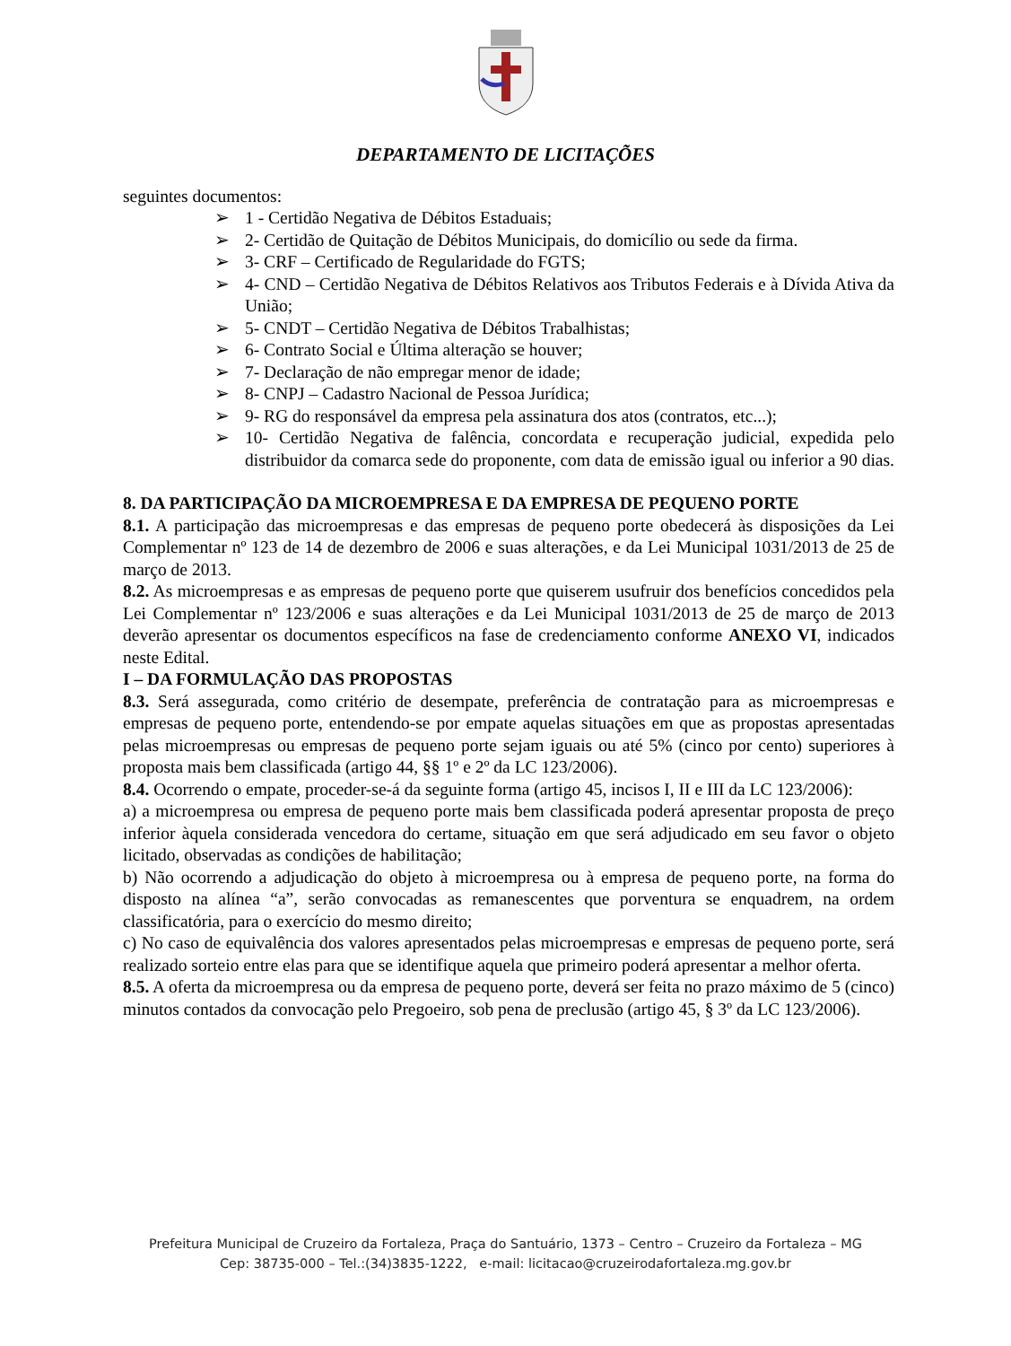DEPARTAMENTO DE LICITAÇÕES
seguintes documentos:
➢ 1 - Certidão Negativa de Débitos Estaduais;
➢ 2- Certidão de Quitação de Débitos Municipais, do domicílio ou sede da firma.
➢ 3- CRF – Certificado de Regularidade do FGTS;
➢ 4- CND – Certidão Negativa de Débitos Relativos aos Tributos Federais e à Dívida Ativa da União;
➢ 5- CNDT – Certidão Negativa de Débitos Trabalhistas;
➢ 6- Contrato Social e Última alteração se houver;
➢ 7- Declaração de não empregar menor de idade;
➢ 8- CNPJ – Cadastro Nacional de Pessoa Jurídica;
➢ 9- RG do responsável da empresa pela assinatura dos atos (contratos, etc...);
➢ 10- Certidão Negativa de falência, concordata e recuperação judicial, expedida pelo distribuidor da comarca sede do proponente, com data de emissão igual ou inferior a 90 dias.
8. DA PARTICIPAÇÃO DA MICROEMPRESA E DA EMPRESA DE PEQUENO PORTE
8.1. A participação das microempresas e das empresas de pequeno porte obedecerá às disposições da Lei Complementar nº 123 de 14 de dezembro de 2006 e suas alterações, e da Lei Municipal 1031/2013 de 25 de março de 2013.
8.2. As microempresas e as empresas de pequeno porte que quiserem usufruir dos benefícios concedidos pela Lei Complementar nº 123/2006 e suas alterações e da Lei Municipal 1031/2013 de 25 de março de 2013 deverão apresentar os documentos específicos na fase de credenciamento conforme ANEXO VI, indicados neste Edital.
I – DA FORMULAÇÃO DAS PROPOSTAS
8.3. Será assegurada, como critério de desempate, preferência de contratação para as microempresas e empresas de pequeno porte, entendendo-se por empate aquelas situações em que as propostas apresentadas pelas microempresas ou empresas de pequeno porte sejam iguais ou até 5% (cinco por cento) superiores à proposta mais bem classificada (artigo 44, §§ 1º e 2º da LC 123/2006).
8.4. Ocorrendo o empate, proceder-se-á da seguinte forma (artigo 45, incisos I, II e III da LC 123/2006):
a) a microempresa ou empresa de pequeno porte mais bem classificada poderá apresentar proposta de preço inferior àquela considerada vencedora do certame, situação em que será adjudicado em seu favor o objeto licitado, observadas as condições de habilitação;
b) Não ocorrendo a adjudicação do objeto à microempresa ou à empresa de pequeno porte, na forma do disposto na alínea “a”, serão convocadas as remanescentes que porventura se enquadrem, na ordem classificatória, para o exercício do mesmo direito;
c) No caso de equivalência dos valores apresentados pelas microempresas e empresas de pequeno porte, será realizado sorteio entre elas para que se identifique aquela que primeiro poderá apresentar a melhor oferta.
8.5. A oferta da microempresa ou da empresa de pequeno porte, deverá ser feita no prazo máximo de 5 (cinco) minutos contados da convocação pelo Pregoeiro, sob pena de preclusão (artigo 45, § 3º da LC 123/2006).
Prefeitura Municipal de Cruzeiro da Fortaleza, Praça do Santuário, 1373 – Centro – Cruzeiro da Fortaleza – MG
Cep: 38735-000 – Tel.:(34)3835-1222, e-mail: licitacao@cruzeirodafortaleza.mg.gov.br